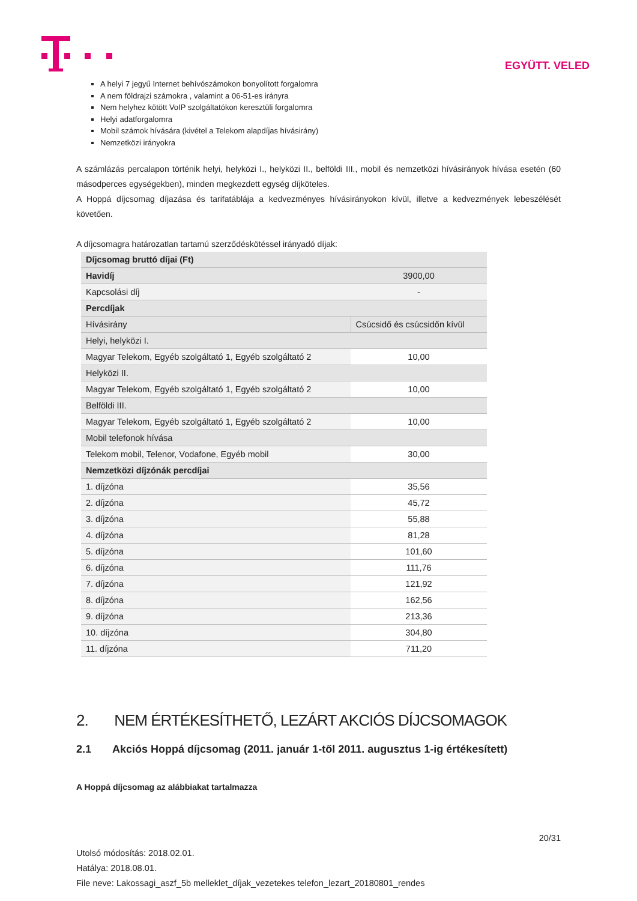EGYÜTT. VELED
A helyi 7 jegyű Internet behívószámokon bonyolított forgalomra
A nem földrajzi számokra , valamint a 06-51-es irányra
Nem helyhez kötött VoIP szolgáltatókon keresztüli forgalomra
Helyi adatforgalomra
Mobil számok hívására (kivétel a Telekom alapdíjas hívásirány)
Nemzetközi irányokra
A számlázás percalapon történik helyi, helyközi I., helyközi II., belföldi III., mobil és nemzetközi hívásirányok hívása esetén (60 másodperces egységekben), minden megkezdett egység díjköteles.
A Hoppá díjcsomag díjazása és tarifatáblája a kedvezményes hívásirányokon kívül, illetve a kedvezmények lebeszélését követően.
A díjcsomagra határozatlan tartamú szerződéskötéssel irányadó díjak:
| Díjcsomag bruttó díjai (Ft) | |
| Havidíj | 3900,00 |
| Kapcsolási díj | - |
| Percdíjak | |
| Hívásirány | Csúcsidő és csúcsidőn kívül |
| Helyi, helyközi I. | |
| Magyar Telekom, Egyéb szolgáltató 1, Egyéb szolgáltató 2 | 10,00 |
| Helyközi II. | |
| Magyar Telekom, Egyéb szolgáltató 1, Egyéb szolgáltató 2 | 10,00 |
| Belföldi III. | |
| Magyar Telekom, Egyéb szolgáltató 1, Egyéb szolgáltató 2 | 10,00 |
| Mobil telefonok hívása | |
| Telekom mobil, Telenor, Vodafone, Egyéb mobil | 30,00 |
| Nemzetközi díjzónák percdíjai | |
| 1. díjzóna | 35,56 |
| 2. díjzóna | 45,72 |
| 3. díjzóna | 55,88 |
| 4. díjzóna | 81,28 |
| 5. díjzóna | 101,60 |
| 6. díjzóna | 111,76 |
| 7. díjzóna | 121,92 |
| 8. díjzóna | 162,56 |
| 9. díjzóna | 213,36 |
| 10. díjzóna | 304,80 |
| 11. díjzóna | 711,20 |
2. NEM ÉRTÉKESÍTHETŐ, LEZÁRT AKCIÓS DÍJCSOMAGOK
2.1 Akciós Hoppá díjcsomag (2011. január 1-től 2011. augusztus 1-ig értékesített)
A Hoppá díjcsomag az alábbiakat tartalmazza
20/31
Utolsó módosítás: 2018.02.01.
Hatálya: 2018.08.01.
File neve: Lakossagi_aszf_5b melleklet_díjak_vezetekes telefon_lezart_20180801_rendes